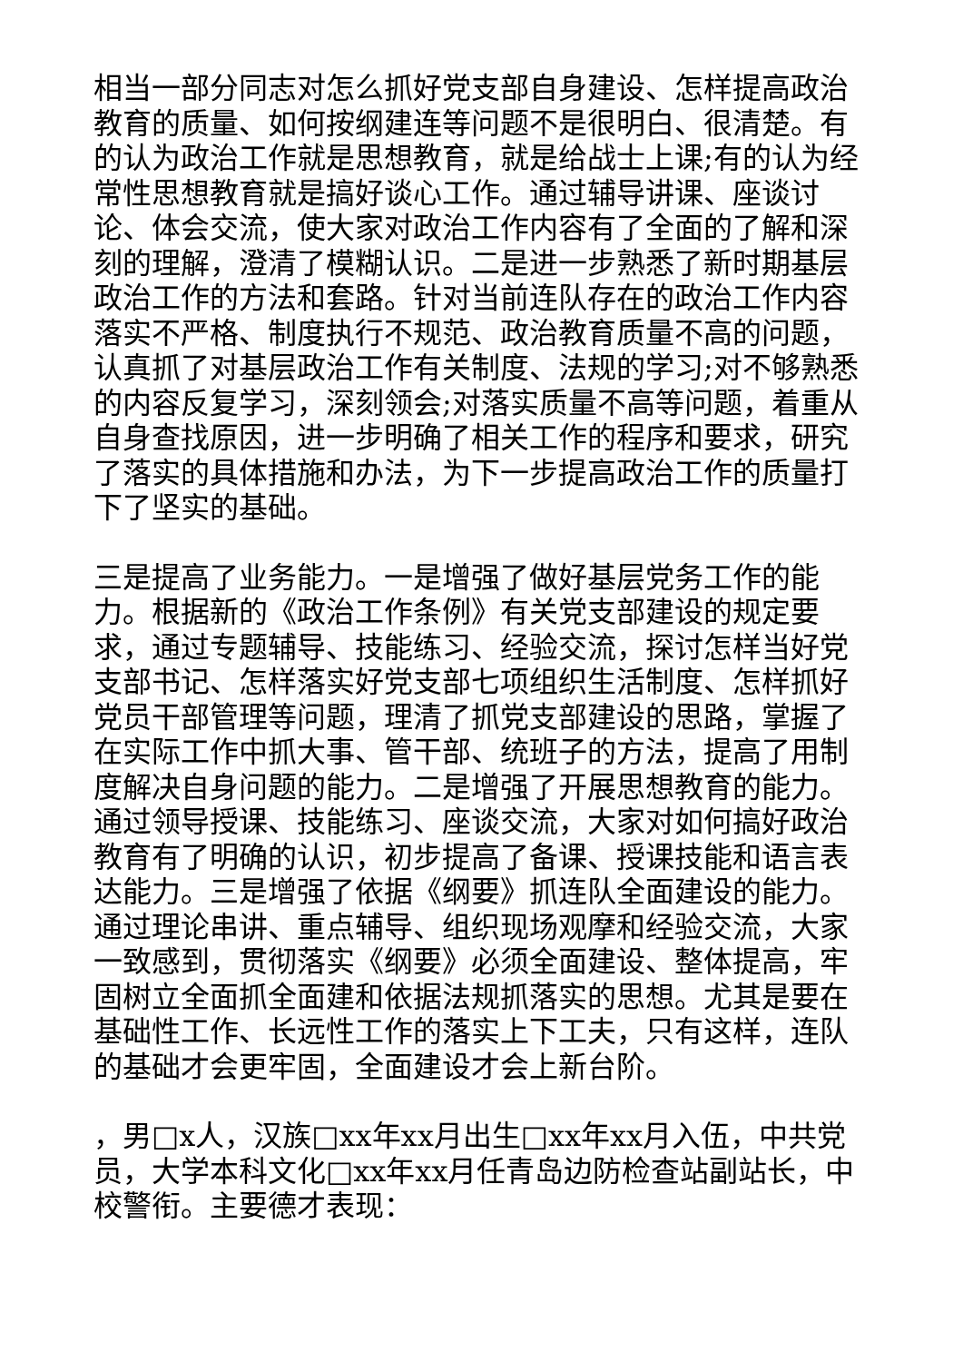相当一部分同志对怎么抓好党支部自身建设、怎样提高政治教育的质量、如何按纲建连等问题不是很明白、很清楚。有的认为政治工作就是思想教育，就是给战士上课;有的认为经常性思想教育就是搞好谈心工作。通过辅导讲课、座谈讨论、体会交流，使大家对政治工作内容有了全面的了解和深刻的理解，澄清了模糊认识。二是进一步熟悉了新时期基层政治工作的方法和套路。针对当前连队存在的政治工作内容落实不严格、制度执行不规范、政治教育质量不高的问题，认真抓了对基层政治工作有关制度、法规的学习;对不够熟悉的内容反复学习，深刻领会;对落实质量不高等问题，着重从自身查找原因，进一步明确了相关工作的程序和要求，研究了落实的具体措施和办法，为下一步提高政治工作的质量打下了坚实的基础。
三是提高了业务能力。一是增强了做好基层党务工作的能力。根据新的《政治工作条例》有关党支部建设的规定要求，通过专题辅导、技能练习、经验交流，探讨怎样当好党支部书记、怎样落实好党支部七项组织生活制度、怎样抓好党员干部管理等问题，理清了抓党支部建设的思路，掌握了在实际工作中抓大事、管干部、统班子的方法，提高了用制度解决自身问题的能力。二是增强了开展思想教育的能力。通过领导授课、技能练习、座谈交流，大家对如何搞好政治教育有了明确的认识，初步提高了备课、授课技能和语言表达能力。三是增强了依据《纲要》抓连队全面建设的能力。通过理论串讲、重点辅导、组织现场观摩和经验交流，大家一致感到，贯彻落实《纲要》必须全面建设、整体提高，牢固树立全面抓全面建和依据法规抓落实的思想。尤其是要在基础性工作、长远性工作的落实上下工夫，只有这样，连队的基础才会更牢固，全面建设才会上新台阶。
，男□x人，汉族□xx年xx月出生□xx年xx月入伍，中共党员，大学本科文化□xx年xx月任青岛边防检查站副站长，中校警衔。主要德才表现：